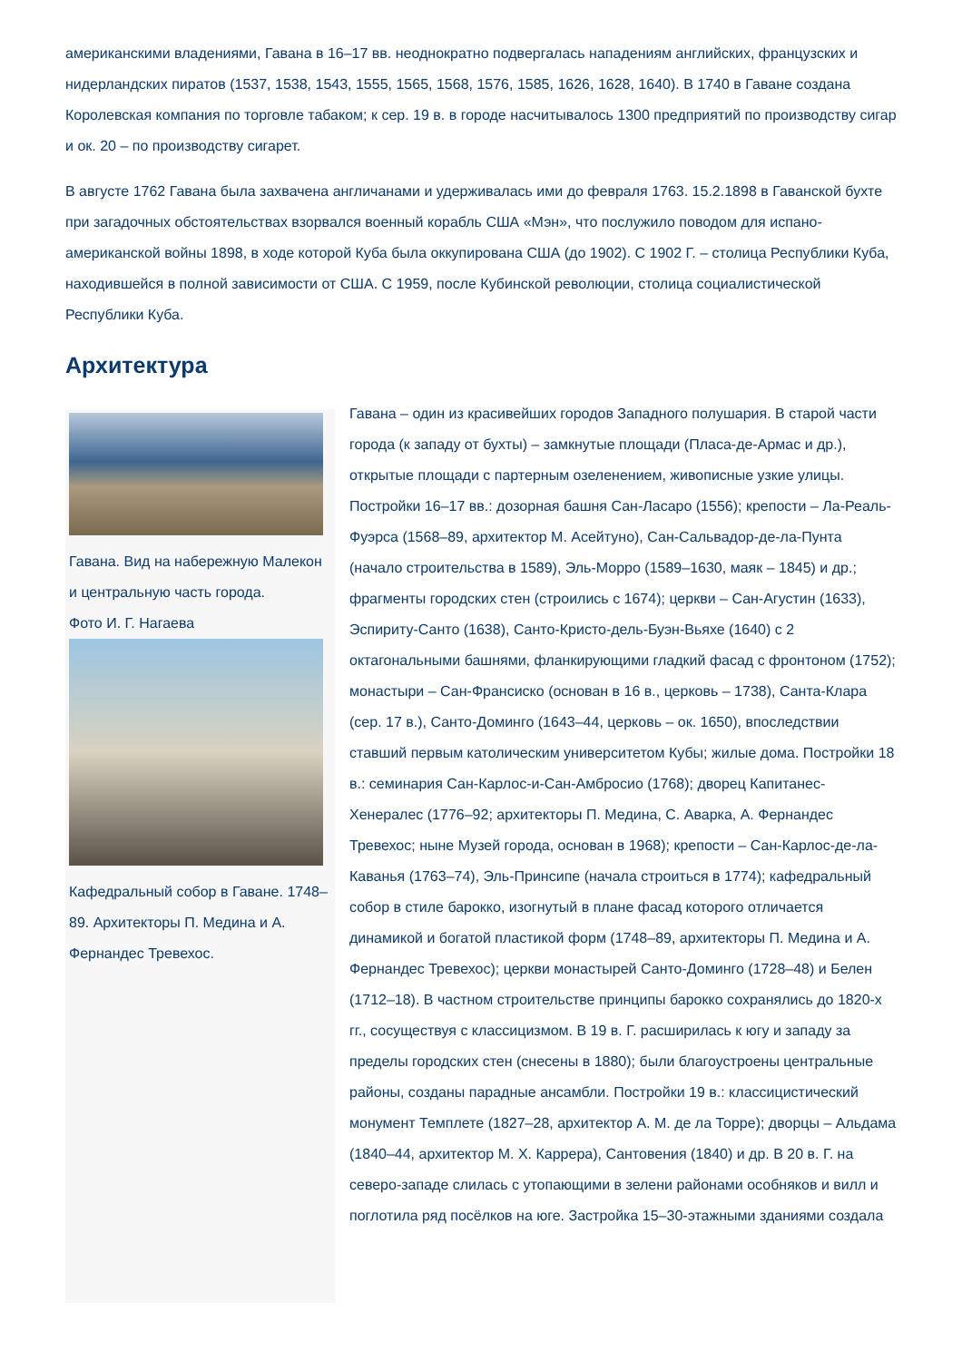американскими владениями, Гавана в 16–17 вв. неоднократно подвергалась нападениям английских, французских и нидерландских пиратов (1537, 1538, 1543, 1555, 1565, 1568, 1576, 1585, 1626, 1628, 1640). В 1740 в Гаване создана Королевская компания по торговле табаком; к сер. 19 в. в городе насчитывалось 1300 предприятий по производству сигар и ок. 20 – по производству сигарет.
В августе 1762 Гавана была захвачена англичанами и удерживалась ими до февраля 1763. 15.2.1898 в Гаванской бухте при загадочных обстоятельствах взорвался военный корабль США «Мэн», что послужило поводом для испано-американской войны 1898, в ходе которой Куба была оккупирована США (до 1902). С 1902 Г. – столица Республики Куба, находившейся в полной зависимости от США. С 1959, после Кубинской революции, столица социалистической Республики Куба.
Архитектура
Гавана. Вид на набережную Малекон и центральную часть города.
Фото И. Г. Нагаева
Кафедральный собор в Гаване. 1748–89. Архитекторы П. Медина и А. Фернандес Тревехос.
Гавана – один из красивейших городов Западного полушария. В старой части города (к западу от бухты) – замкнутые площади (Пласа-де-Армас и др.), открытые площади с партерным озеленением, живописные узкие улицы. Постройки 16–17 вв.: дозорная башня Сан-Ласаро (1556); крепости – Ла-Реаль-Фуэрса (1568–89, архитектор М. Асейтуно), Сан-Сальвадор-де-ла-Пунта (начало строительства в 1589), Эль-Морро (1589–1630, маяк – 1845) и др.; фрагменты городских стен (строились с 1674); церкви – Сан-Агустин (1633), Эспириту-Санто (1638), Санто-Кристо-дель-Буэн-Вьяхе (1640) с 2 октагональными башнями, фланкирующими гладкий фасад с фронтоном (1752); монастыри – Сан-Франсиско (основан в 16 в., церковь – 1738), Санта-Клара (сер. 17 в.), Санто-Доминго (1643–44, церковь – ок. 1650), впоследствии ставший первым католическим университетом Кубы; жилые дома. Постройки 18 в.: семинария Сан-Карлос-и-Сан-Амбросио (1768); дворец Капитанес-Хенералес (1776–92; архитекторы П. Медина, С. Аварка, А. Фернандес Тревехос; ныне Музей города, основан в 1968); крепости – Сан-Карлос-де-ла-Каванья (1763–74), Эль-Принсипе (начала строиться в 1774); кафедральный собор в стиле барокко, изогнутый в плане фасад которого отличается динамикой и богатой пластикой форм (1748–89, архитекторы П. Медина и А. Фернандес Тревехос); церкви монастырей Санто-Доминго (1728–48) и Белен (1712–18). В частном строительстве принципы барокко сохранялись до 1820-х гг., сосуществуя с классицизмом. В 19 в. Г. расширилась к югу и западу за пределы городских стен (снесены в 1880); были благоустроены центральные районы, созданы парадные ансамбли. Постройки 19 в.: классицистический монумент Темплете (1827–28, архитектор А. М. де ла Торре); дворцы – Альдама (1840–44, архитектор М. Х. Каррера), Сантовения (1840) и др. В 20 в. Г. на северо-западе слилась с утопающими в зелени районами особняков и вилл и поглотила ряд посёлков на юге. Застройка 15–30-этажными зданиями создала